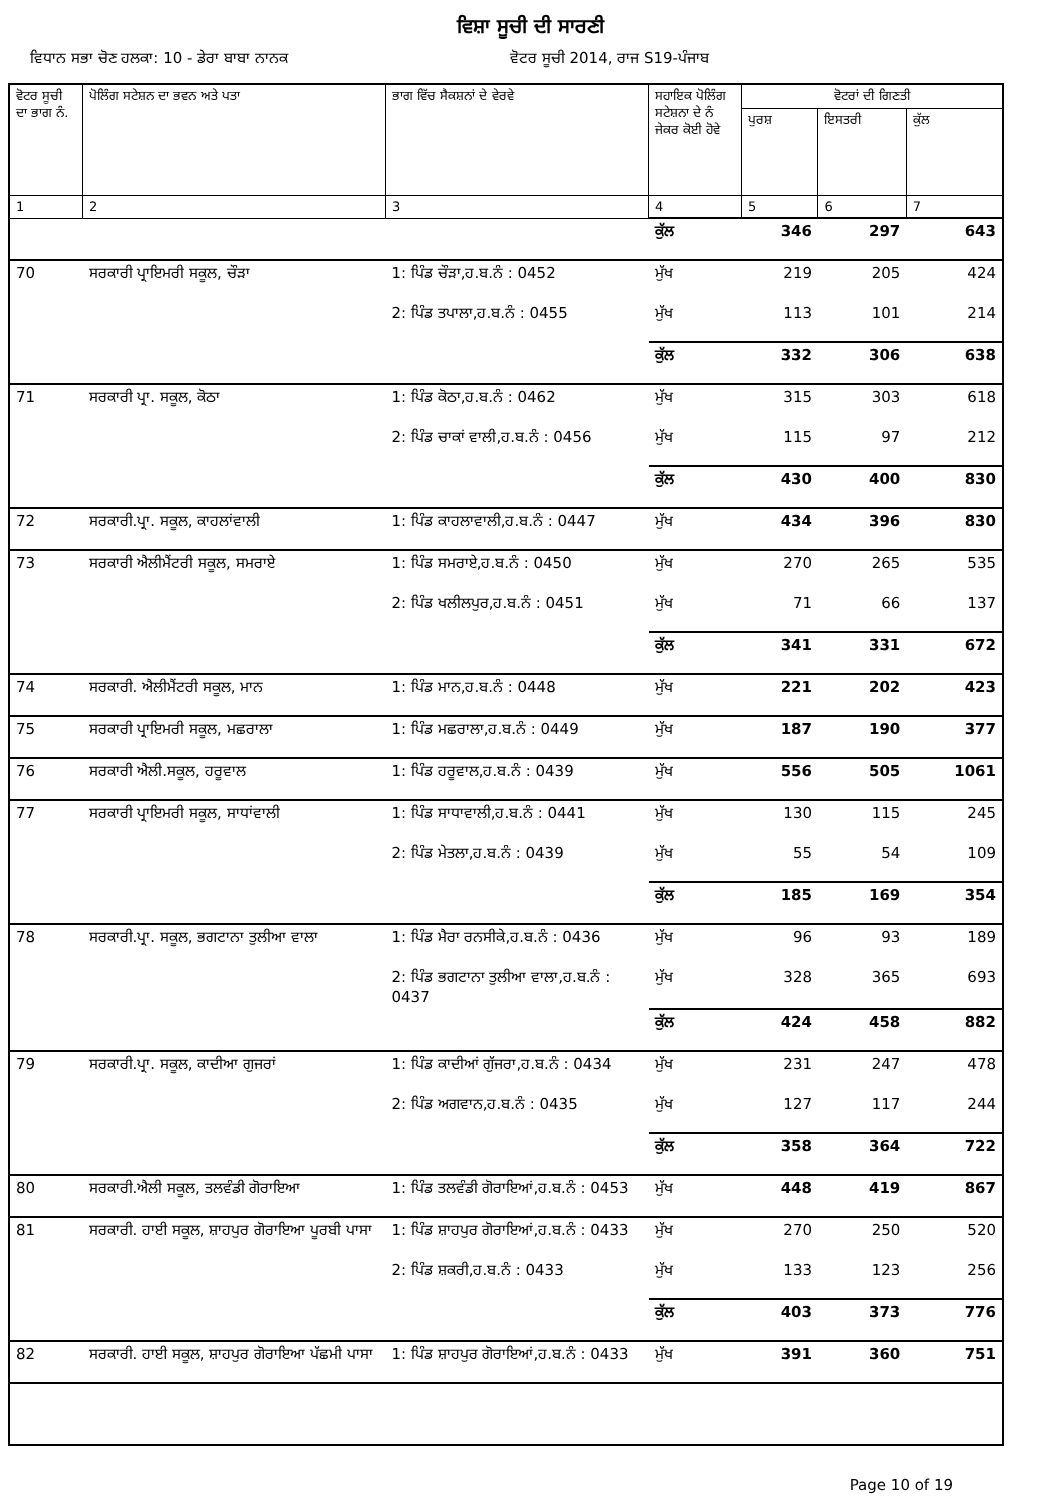ਵਿਸ਼ਾ ਸੂਚੀ ਦੀ ਸਾਰਣੀ
ਵਿਧਾਨ ਸਭਾ ਚੋਣ ਹਲਕਾ: 10 - ਡੇਰਾ ਬਾਬਾ ਨਾਨਕ ਵੋਟਰ ਸੂਚੀ 2014, ਰਾਜ S19-ਪੰਜਾਬ
| ਵੋਟਰ ਸੂਚੀ ਦਾ ਭਾਗ ਨੰ. | ਪੋਲਿੰਗ ਸਟੇਸ਼ਨ ਦਾ ਭਵਨ ਅਤੇ ਪਤਾ | ਭਾਗ ਵਿੱਚ ਸੈਕਸ਼ਨਾਂ ਦੇ ਵੇਰਵੇ | ਸਹਾਇਕ ਪੋਲਿੰਗ ਸਟੇਸ਼ਨਾ ਦੇ ਨੰ ਜੇਕਰ ਕੋਈ ਹੋਵੇ | ਵੋਟਰਾਂ ਦੀ ਗਿਣਤੀ | | |
| --- | --- | --- | --- | --- | --- | --- |
| | | | | ਪੁਰਸ਼ | ਇਸਤਰੀ | ਕੁੱਲ |
| 1 | 2 | 3 | 4 | 5 | 6 | 7 |
| | | | ਕੁੱਲ | 346 | 297 | 643 |
| 70 | ਸਰਕਾਰੀ ਪ੍ਰਾਇਮਰੀ ਸਕੂਲ, ਚੌੜਾ | 1: ਪਿੰਡ ਚੌੜਾ,ਹ.ਬ.ਨੰ : 0452 | ਮੁੱਖ | 219 | 205 | 424 |
| | | 2: ਪਿੰਡ ਤਪਾਲਾ,ਹ.ਬ.ਨੰ : 0455 | ਮੁੱਖ | 113 | 101 | 214 |
| | | | ਕੁੱਲ | 332 | 306 | 638 |
| 71 | ਸਰਕਾਰੀ ਪ੍ਰਾ. ਸਕੂਲ, ਕੋਠਾ | 1: ਪਿੰਡ ਕੋਠਾ,ਹ.ਬ.ਨੰ : 0462 | ਮੁੱਖ | 315 | 303 | 618 |
| | | 2: ਪਿੰਡ ਚਾਕਾਂ ਵਾਲੀ,ਹ.ਬ.ਨੰ : 0456 | ਮੁੱਖ | 115 | 97 | 212 |
| | | | ਕੁੱਲ | 430 | 400 | 830 |
| 72 | ਸਰਕਾਰੀ.ਪ੍ਰਾ. ਸਕੂਲ, ਕਾਹਲਾਂਵਾਲੀ | 1: ਪਿੰਡ ਕਾਹਲਾਵਾਲੀ,ਹ.ਬ.ਨੰ : 0447 | ਮੁੱਖ | 434 | 396 | 830 |
| 73 | ਸਰਕਾਰੀ ਐਲੀਮੈਂਟਰੀ ਸਕੂਲ, ਸਮਰਾਏ | 1: ਪਿੰਡ ਸਮਰਾਏ,ਹ.ਬ.ਨੰ : 0450 | ਮੁੱਖ | 270 | 265 | 535 |
| | | 2: ਪਿੰਡ ਖਲੀਲਪੁਰ,ਹ.ਬ.ਨੰ : 0451 | ਮੁੱਖ | 71 | 66 | 137 |
| | | | ਕੁੱਲ | 341 | 331 | 672 |
| 74 | ਸਰਕਾਰੀ. ਐਲੀਮੈਂਟਰੀ ਸਕੂਲ, ਮਾਨ | 1: ਪਿੰਡ ਮਾਨ,ਹ.ਬ.ਨੰ : 0448 | ਮੁੱਖ | 221 | 202 | 423 |
| 75 | ਸਰਕਾਰੀ ਪ੍ਰਾਇਮਰੀ ਸਕੂਲ, ਮਛਰਾਲਾ | 1: ਪਿੰਡ ਮਛਰਾਲਾ,ਹ.ਬ.ਨੰ : 0449 | ਮੁੱਖ | 187 | 190 | 377 |
| 76 | ਸਰਕਾਰੀ ਐਲੀ.ਸਕੂਲ, ਹਰੂਵਾਲ | 1: ਪਿੰਡ ਹਰੂਵਾਲ,ਹ.ਬ.ਨੰ : 0439 | ਮੁੱਖ | 556 | 505 | 1061 |
| 77 | ਸਰਕਾਰੀ ਪ੍ਰਾਇਮਰੀ ਸਕੂਲ, ਸਾਧਾਂਵਾਲੀ | 1: ਪਿੰਡ ਸਾਧਾਵਾਲੀ,ਹ.ਬ.ਨੰ : 0441 | ਮੁੱਖ | 130 | 115 | 245 |
| | | 2: ਪਿੰਡ ਮੇਤਲਾ,ਹ.ਬ.ਨੰ : 0439 | ਮੁੱਖ | 55 | 54 | 109 |
| | | | ਕੁੱਲ | 185 | 169 | 354 |
| 78 | ਸਰਕਾਰੀ.ਪ੍ਰਾ. ਸਕੂਲ, ਭਗਟਾਨਾ ਤੁਲੀਆ ਵਾਲਾ | 1: ਪਿੰਡ ਮੈਰਾ ਰਨਸੀਕੇ,ਹ.ਬ.ਨੰ : 0436 | ਮੁੱਖ | 96 | 93 | 189 |
| | | 2: ਪਿੰਡ ਭਗਟਾਨਾ ਤੁਲੀਆ ਵਾਲਾ,ਹ.ਬ.ਨੰ : 0437 | ਮੁੱਖ | 328 | 365 | 693 |
| | | | ਕੁੱਲ | 424 | 458 | 882 |
| 79 | ਸਰਕਾਰੀ.ਪ੍ਰਾ. ਸਕੂਲ, ਕਾਦੀਆ ਗੁਜਰਾਂ | 1: ਪਿੰਡ ਕਾਦੀਆਂ ਗੁੱਜਰਾ,ਹ.ਬ.ਨੰ : 0434 | ਮੁੱਖ | 231 | 247 | 478 |
| | | 2: ਪਿੰਡ ਅਗਵਾਨ,ਹ.ਬ.ਨੰ : 0435 | ਮੁੱਖ | 127 | 117 | 244 |
| | | | ਕੁੱਲ | 358 | 364 | 722 |
| 80 | ਸਰਕਾਰੀ.ਐਲੀ ਸਕੂਲ, ਤਲਵੰਡੀ ਗੋਰਾਇਆ | 1: ਪਿੰਡ ਤਲਵੰਡੀ ਗੋਰਾਇਆਂ,ਹ.ਬ.ਨੰ : 0453 | ਮੁੱਖ | 448 | 419 | 867 |
| 81 | ਸਰਕਾਰੀ. ਹਾਈ ਸਕੂਲ, ਸ਼ਾਹਪੁਰ ਗੋਰਾਇਆ ਪੂਰਬੀ ਪਾਸਾ | 1: ਪਿੰਡ ਸ਼ਾਹਪੁਰ ਗੋਰਾਇਆਂ,ਹ.ਬ.ਨੰ : 0433 | ਮੁੱਖ | 270 | 250 | 520 |
| | | 2: ਪਿੰਡ ਸ਼ਕਰੀ,ਹ.ਬ.ਨੰ : 0433 | ਮੁੱਖ | 133 | 123 | 256 |
| | | | ਕੁੱਲ | 403 | 373 | 776 |
| 82 | ਸਰਕਾਰੀ. ਹਾਈ ਸਕੂਲ, ਸ਼ਾਹਪੁਰ ਗੋਰਾਇਆ ਪੱਛਮੀ ਪਾਸਾ | 1: ਪਿੰਡ ਸ਼ਾਹਪੁਰ ਗੋਰਾਇਆਂ,ਹ.ਬ.ਨੰ : 0433 | ਮੁੱਖ | 391 | 360 | 751 |
Page 10 of 19